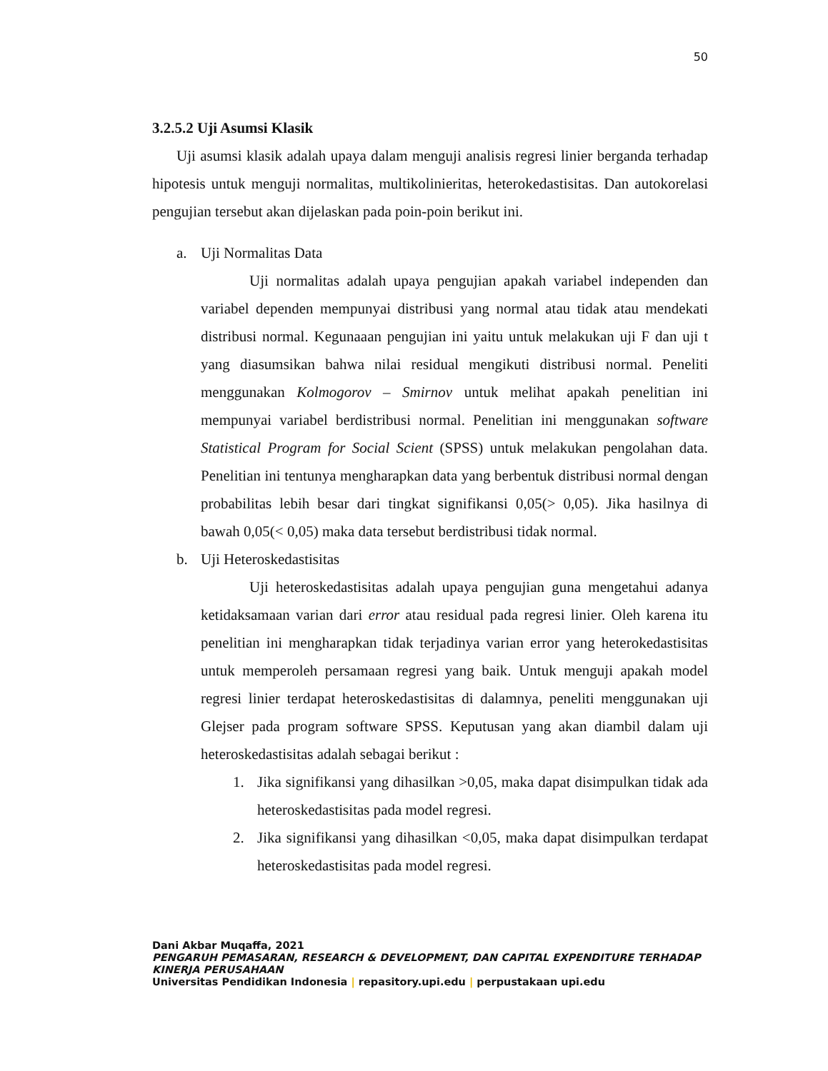50
3.2.5.2 Uji Asumsi Klasik
Uji asumsi klasik adalah upaya dalam menguji analisis regresi linier berganda terhadap hipotesis untuk menguji normalitas, multikolinieritas, heterokedastisitas. Dan autokorelasi pengujian tersebut akan dijelaskan pada poin-poin berikut ini.
a. Uji Normalitas Data
Uji normalitas adalah upaya pengujian apakah variabel independen dan variabel dependen mempunyai distribusi yang normal atau tidak atau mendekati distribusi normal. Kegunaaan pengujian ini yaitu untuk melakukan uji F dan uji t yang diasumsikan bahwa nilai residual mengikuti distribusi normal. Peneliti menggunakan Kolmogorov – Smirnov untuk melihat apakah penelitian ini mempunyai variabel berdistribusi normal. Penelitian ini menggunakan software Statistical Program for Social Scient (SPSS) untuk melakukan pengolahan data. Penelitian ini tentunya mengharapkan data yang berbentuk distribusi normal dengan probabilitas lebih besar dari tingkat signifikansi 0,05(> 0,05). Jika hasilnya di bawah 0,05(< 0,05) maka data tersebut berdistribusi tidak normal.
b. Uji Heteroskedastisitas
Uji heteroskedastisitas adalah upaya pengujian guna mengetahui adanya ketidaksamaan varian dari error atau residual pada regresi linier. Oleh karena itu penelitian ini mengharapkan tidak terjadinya varian error yang heterokedastisitas untuk memperoleh persamaan regresi yang baik. Untuk menguji apakah model regresi linier terdapat heteroskedastisitas di dalamnya, peneliti menggunakan uji Glejser pada program software SPSS. Keputusan yang akan diambil dalam uji heteroskedastisitas adalah sebagai berikut :
1. Jika signifikansi yang dihasilkan >0,05, maka dapat disimpulkan tidak ada heteroskedastisitas pada model regresi.
2. Jika signifikansi yang dihasilkan <0,05, maka dapat disimpulkan terdapat heteroskedastisitas pada model regresi.
Dani Akbar Muqaffa, 2021
PENGARUH PEMASARAN, RESEARCH & DEVELOPMENT, DAN CAPITAL EXPENDITURE TERHADAP
KINERJA PERUSAHAAN
Universitas Pendidikan Indonesia | repasitory.upi.edu | perpustakaan upi.edu